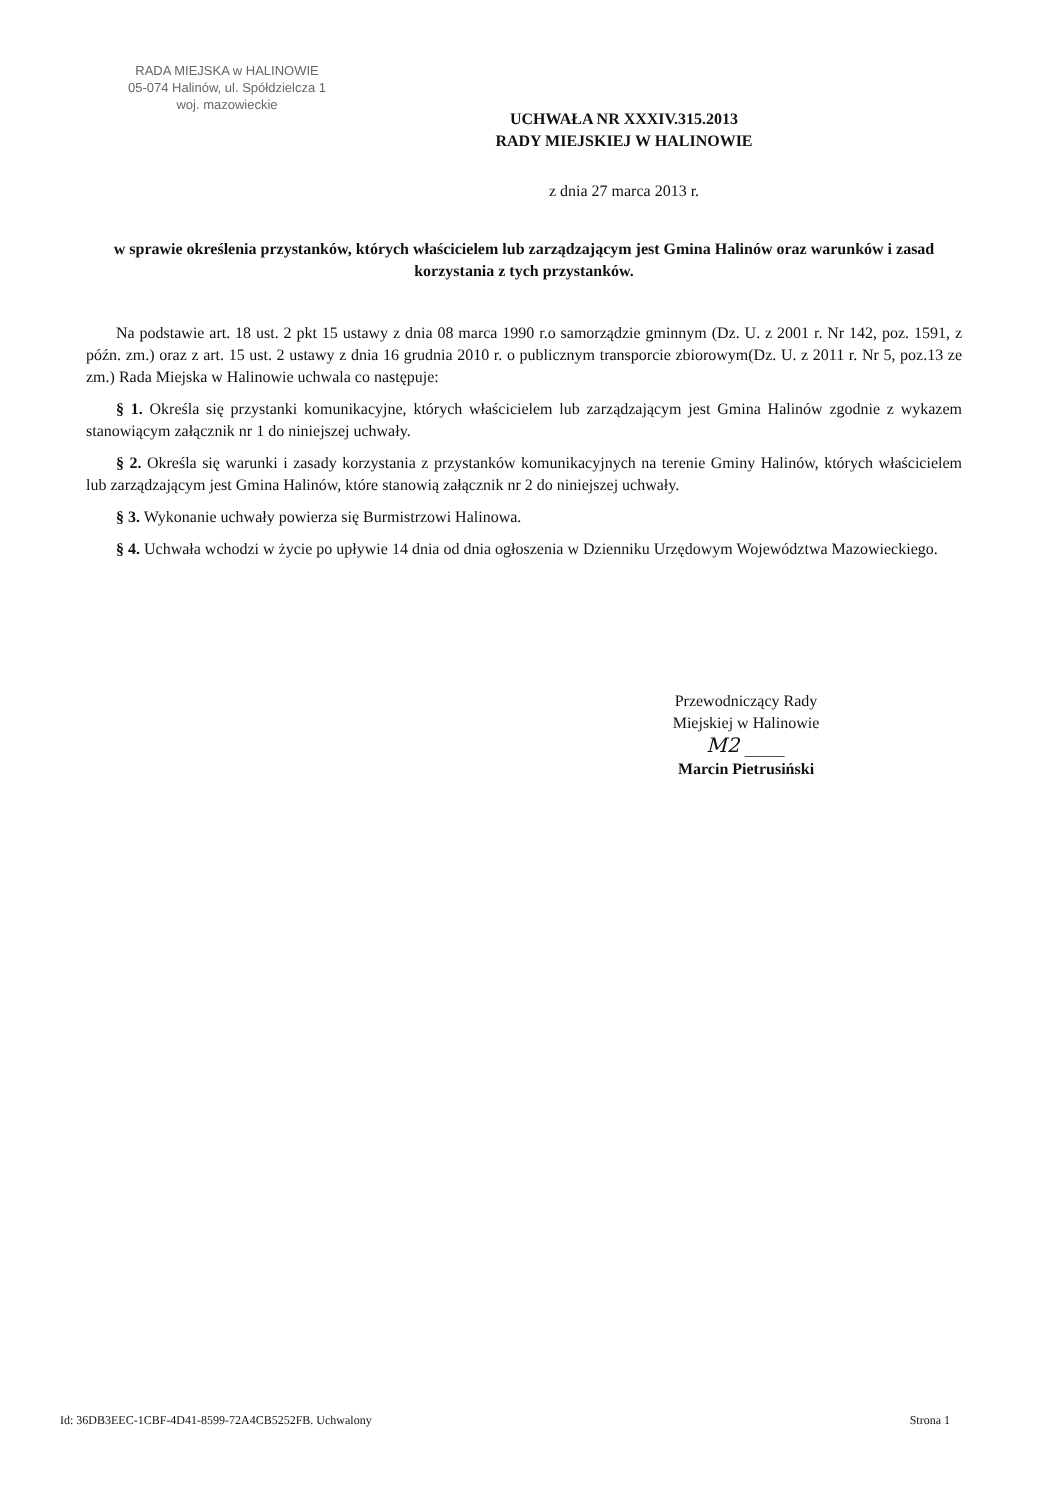RADA MIEJSKA w HALINOWIE
05-074 Halinów, ul. Spółdzielcza 1
woj. mazowieckie
UCHWAŁA NR XXXIV.315.2013
RADY MIEJSKIEJ W HALINOWIE
z dnia 27 marca 2013 r.
w sprawie określenia przystanków, których właścicielem lub zarządzającym jest Gmina Halinów oraz warunków i zasad korzystania z tych przystanków.
Na podstawie art. 18 ust. 2 pkt 15 ustawy z dnia 08 marca 1990 r.o samorządzie gminnym (Dz. U. z 2001 r. Nr 142, poz. 1591, z późn. zm.) oraz z art. 15 ust. 2 ustawy z dnia 16 grudnia 2010 r. o publicznym transporcie zbiorowym(Dz. U. z 2011 r. Nr 5, poz.13 ze zm.) Rada Miejska w Halinowie uchwala co następuje:
§ 1. Określa się przystanki komunikacyjne, których właścicielem lub zarządzającym jest Gmina Halinów zgodnie z wykazem stanowiącym załącznik nr 1 do niniejszej uchwały.
§ 2. Określa się warunki i zasady korzystania z przystanków komunikacyjnych na terenie Gminy Halinów, których właścicielem lub zarządzającym jest Gmina Halinów, które stanowią załącznik nr 2 do niniejszej uchwały.
§ 3. Wykonanie uchwały powierza się Burmistrzowi Halinowa.
§ 4. Uchwała wchodzi w życie po upływie 14 dnia od dnia ogłoszenia w Dzienniku Urzędowym Województwa Mazowieckiego.
Przewodniczący Rady
Miejskiej w Halinowie
M2 ____
Marcin Pietrusiński
Id: 36DB3EEC-1CBF-4D41-8599-72A4CB5252FB. Uchwalony Strona 1